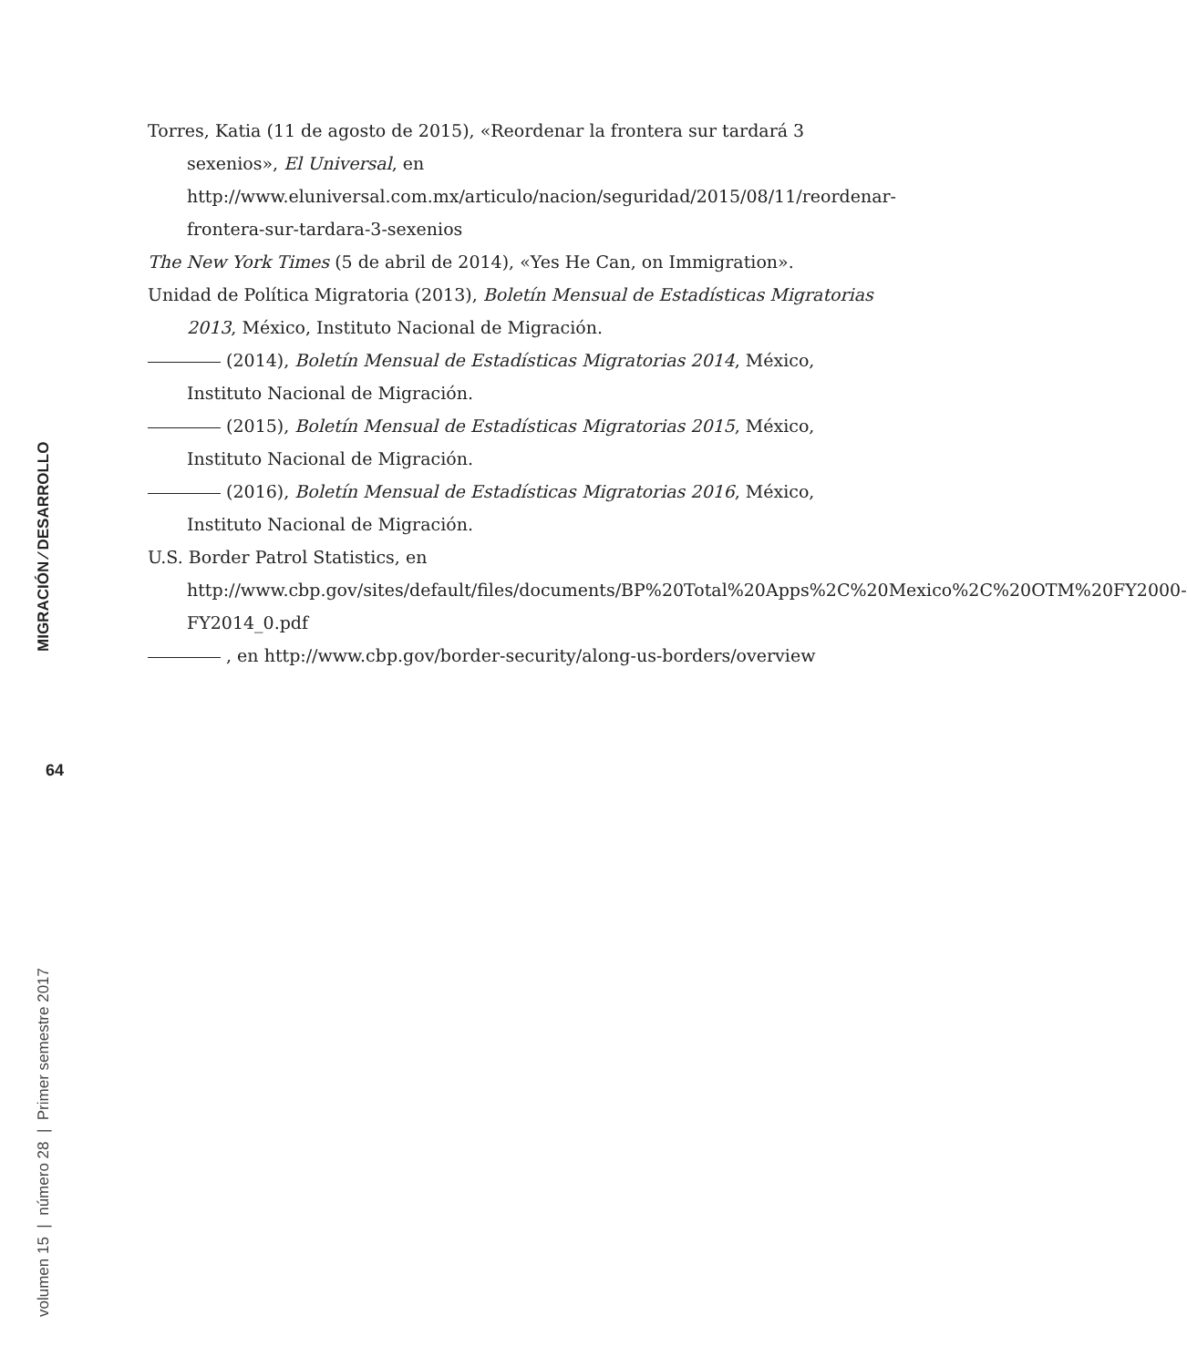Torres, Katia (11 de agosto de 2015), «Reordenar la frontera sur tardará 3 sexenios», El Universal, en http://www.eluniversal.com.mx/articulo/nacion/seguridad/2015/08/11/reordenar-frontera-sur-tardara-3-sexenios
The New York Times (5 de abril de 2014), «Yes He Can, on Immigration».
Unidad de Política Migratoria (2013), Boletín Mensual de Estadísticas Migratorias 2013, México, Instituto Nacional de Migración.
(2014), Boletín Mensual de Estadísticas Migratorias 2014, México, Instituto Nacional de Migración.
(2015), Boletín Mensual de Estadísticas Migratorias 2015, México, Instituto Nacional de Migración.
(2016), Boletín Mensual de Estadísticas Migratorias 2016, México, Instituto Nacional de Migración.
U.S. Border Patrol Statistics, en http://www.cbp.gov/sites/default/files/documents/BP%20Total%20Apps%2C%20Mexico%2C%20OTM%20FY2000-FY2014_0.pdf
, en http://www.cbp.gov/border-security/along-us-borders/overview
MIGRACIÓN ⁄ DESARROLLO
64
volumen 15 | número 28 | Primer semestre 2017